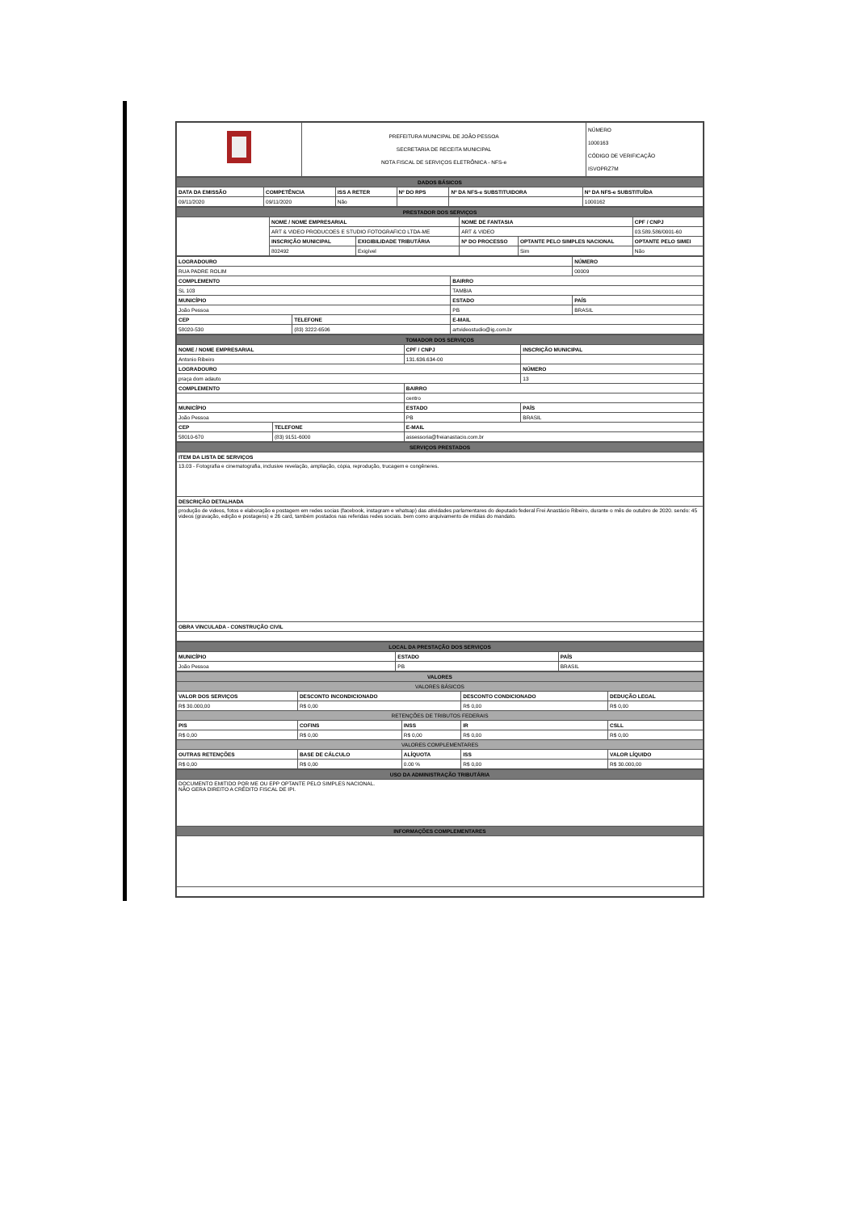| | PREFEITURA MUNICIPAL DE JOÃO PESSOA SECRETARIA DE RECEITA MUNICIPAL NOTA FISCAL DE SERVIÇOS ELETRÔNICA - NFS-e | NÚMERO 1000163 CÓDIGO DE VERIFICAÇÃO ISVOPRZ7M |
| DADOS BÁSICOS | | | | | |
| DATA DA EMISSÃO | COMPETÊNCIA | ISS A RETER | Nº DO RPS | Nº DA NFS-e SUBSTITUIDORA | Nº DA NFS-e SUBSTITUÍDA |
| 09/11/2020 | 09/11/2020 | Não | | | 1000162 |
| PRESTADOR DOS SERVIÇOS | | | | | |
| | NOME / NOME EMPRESARIAL | | NOME DE FANTASIA | | CPF / CNPJ |
| | ART & VIDEO PRODUCOES E STUDIO FOTOGRAFICO LTDA-ME | | ART & VIDEO | | 03.589.586/0001-60 |
| | INSCRIÇÃO MUNICIPAL | EXIGIBILIDADE TRIBUTÁRIA | Nº DO PROCESSO | OPTANTE PELO SIMPLES NACIONAL | OPTANTE PELO SIMEI |
| | 802492 | Exigível | | Sim | Não |
| LOGRADOURO | | | NÚMERO |
| RUA PADRE ROLIM | | | 00009 |
| COMPLEMENTO | | BAIRRO | |
| SL 103 | | TAMBIA | |
| MUNICÍPIO | | ESTADO | PAÍS |
| João Pessoa | | PB | BRASIL |
| CEP | TELEFONE | E-MAIL | |
| 58020-530 | (83) 3222-6506 | artvideostudio@ig.com.br | |
| TOMADOR DOS SERVIÇOS | | | |
| NOME / NOME EMPRESARIAL | | CPF / CNPJ | INSCRIÇÃO MUNICIPAL |
| Antonio Ribeiro | | 131.636.634-00 | |
| LOGRADOURO | | | NÚMERO |
| praça dom adauto | | | 13 |
| COMPLEMENTO | | BAIRRO | |
| | | centro | |
| MUNICÍPIO | | ESTADO | PAÍS |
| João Pessoa | | PB | BRASIL |
| CEP | TELEFONE | E-MAIL | |
| 58010-670 | (83) 9151-6000 | assessoria@freianastacio.com.br | |
| SERVIÇOS PRESTADOS |
| ITEM DA LISTA DE SERVIÇOS |
| 13.03 - Fotografia e cinematografia, inclusive revelação, ampliação, cópia, reprodução, trucagem e congêneres. |
| DESCRIÇÃO DETALHADA |
| produção de videos, fotos e elaboração e postagem em redes socias (facebook, instagram e whatsap) das atividades parlamentares do deputado federal Frei Anastácio Ribeiro, durante o mês de outubro de 2020. sendo: 45 videos (gravação, edição e postagens) e 26 card, também postados nas referidas redes sociais. bem como arquivamento de midias do mandato. |
| OBRA VINCULADA - CONSTRUÇÃO CIVIL |
| LOCAL DA PRESTAÇÃO DOS SERVIÇOS | | |
| MUNICÍPIO | ESTADO | PAÍS |
| João Pessoa | PB | BRASIL |
| VALORES | | | | |
| VALORES BÁSICOS | | | | |
| VALOR DOS SERVIÇOS | DESCONTO INCONDICIONADO | | DESCONTO CONDICIONADO | DEDUÇÃO LEGAL |
| R$ 30.000,00 | R$ 0,00 | | R$ 0,00 | R$ 0,00 |
| RETENÇÕES DE TRIBUTOS FEDERAIS | | | | |
| PIS | COFINS | INSS | IR | CSLL |
| R$ 0,00 | R$ 0,00 | R$ 0,00 | R$ 0,00 | R$ 0,00 |
| VALORES COMPLEMENTARES | | | | |
| OUTRAS RETENÇÕES | BASE DE CÁLCULO | ALÍQUOTA | ISS | VALOR LÍQUIDO |
| R$ 0,00 | R$ 0,00 | 0.00 % | R$ 0,00 | R$ 30.000,00 |
| USO DA ADMINISTRAÇÃO TRIBUTÁRIA |
| DOCUMENTO EMITIDO POR ME OU EPP OPTANTE PELO SIMPLES NACIONAL. NÃO GERA DIREITO A CRÉDITO FISCAL DE IPI. |
| INFORMAÇÕES COMPLEMENTARES |